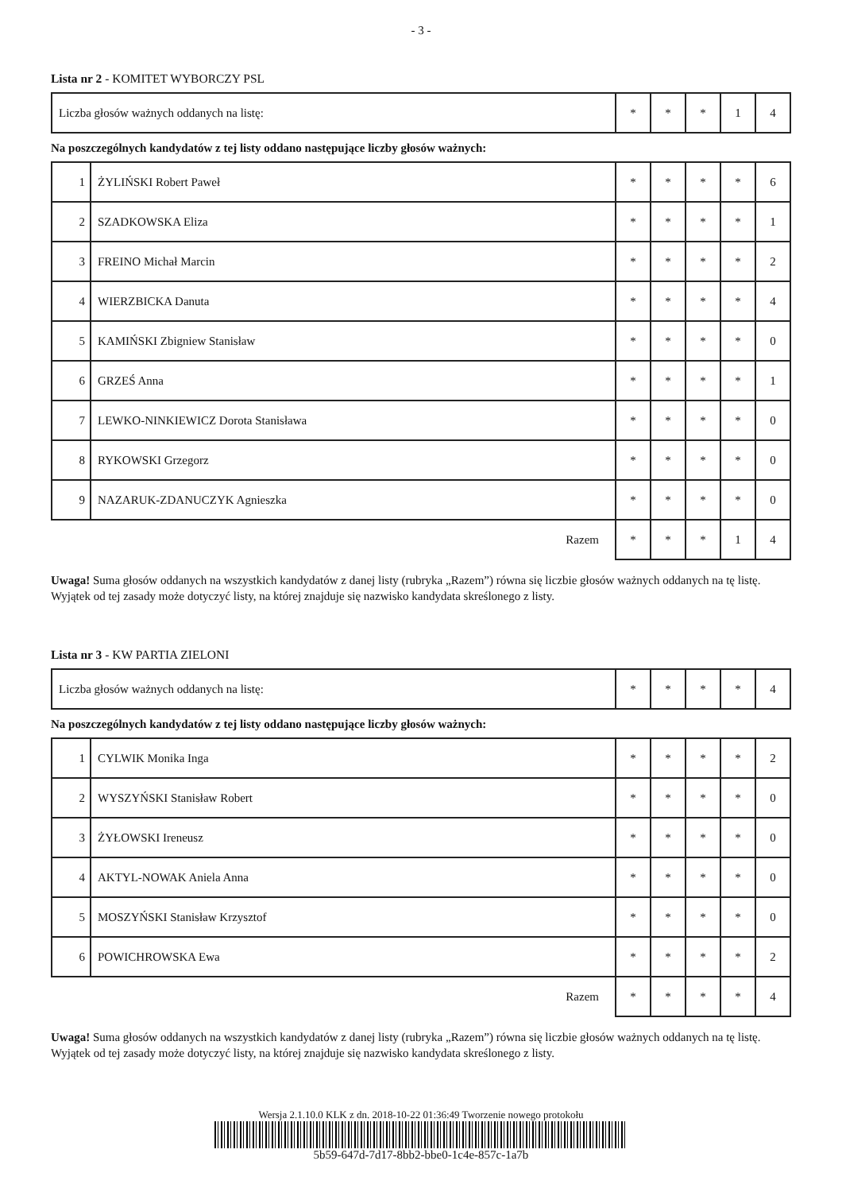- 3 -
Lista nr 2 - KOMITET WYBORCZY PSL
| Liczba głosów ważnych oddanych na listę: | * | * | * | 1 | 4 |
Na poszczególnych kandydatów z tej listy oddano następujące liczby głosów ważnych:
| 1 | ŻYLIŃSKI Robert Paweł | * | * | * | * | 6 |
| 2 | SZADKOWSKA Eliza | * | * | * | * | 1 |
| 3 | FREINO Michał Marcin | * | * | * | * | 2 |
| 4 | WIERZBICKA Danuta | * | * | * | * | 4 |
| 5 | KAMIŃSKI Zbigniew Stanisław | * | * | * | * | 0 |
| 6 | GRZEŚ Anna | * | * | * | * | 1 |
| 7 | LEWKO-NINKIEWICZ Dorota Stanisława | * | * | * | * | 0 |
| 8 | RYKOWSKI Grzegorz | * | * | * | * | 0 |
| 9 | NAZARUK-ZDANUCZYK Agnieszka | * | * | * | * | 0 |
| Razem | | * | * | * | 1 | 4 |
Uwaga! Suma głosów oddanych na wszystkich kandydatów z danej listy (rubryka „Razem”) równa się liczbie głosów ważnych oddanych na tę listę. Wyjątek od tej zasady może dotyczyć listy, na której znajduje się nazwisko kandydata skreślonego z listy.
Lista nr 3 - KW PARTIA ZIELONI
| Liczba głosów ważnych oddanych na listę: | * | * | * | * | 4 |
Na poszczególnych kandydatów z tej listy oddano następujące liczby głosów ważnych:
| 1 | CYLWIK Monika Inga | * | * | * | * | 2 |
| 2 | WYSZYŃSKI Stanisław Robert | * | * | * | * | 0 |
| 3 | ŻYŁOWSKI Ireneusz | * | * | * | * | 0 |
| 4 | AKTYL-NOWAK Aniela Anna | * | * | * | * | 0 |
| 5 | MOSZYŃSKI Stanisław Krzysztof | * | * | * | * | 0 |
| 6 | POWICHROWSKA Ewa | * | * | * | * | 2 |
| Razem | | * | * | * | * | 4 |
Uwaga! Suma głosów oddanych na wszystkich kandydatów z danej listy (rubryka „Razem”) równa się liczbie głosów ważnych oddanych na tę listę. Wyjątek od tej zasady może dotyczyć listy, na której znajduje się nazwisko kandydata skreślonego z listy.
Wersja 2.1.10.0 KLK z dn. 2018-10-22 01:36:49 Tworzenie nowego protokołu
5b59-647d-7d17-8bb2-bbe0-1c4e-857c-1a7b